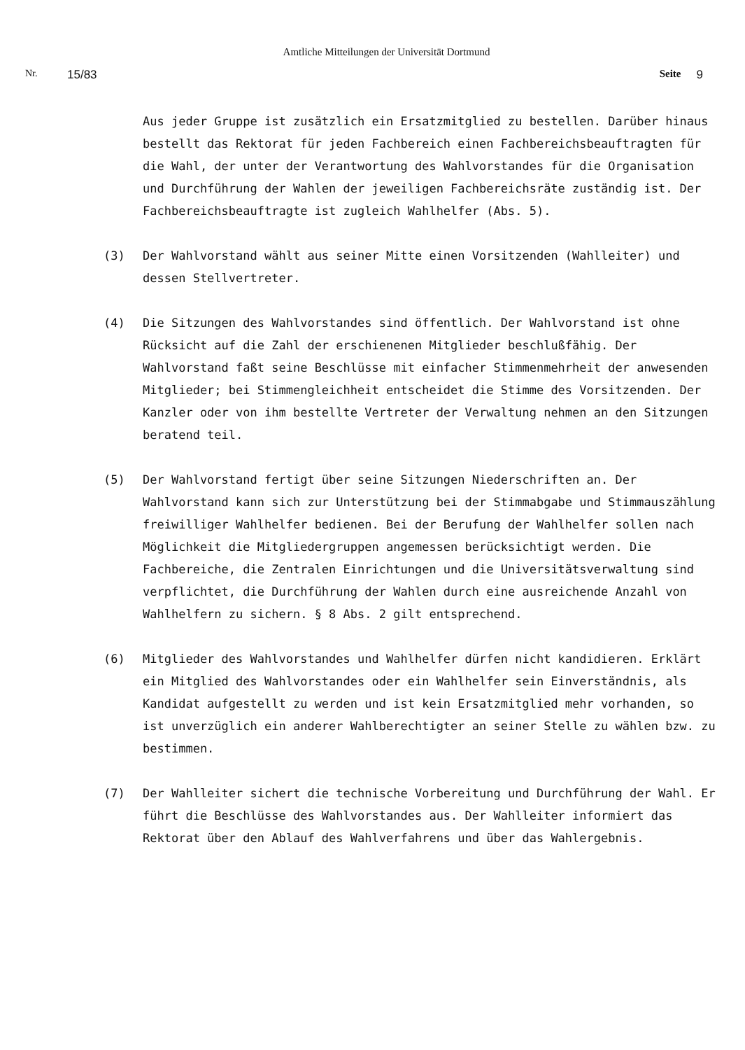Amtliche Mitteilungen der Universität Dortmund
Nr. 15/83 Seite 9
Aus jeder Gruppe ist zusätzlich ein Ersatzmitglied zu bestellen. Darüber hinaus bestellt das Rektorat für jeden Fachbereich einen Fachbereichsbeauftragten für die Wahl, der unter der Verantwortung des Wahlvorstandes für die Organisation und Durchführung der Wahlen der jeweiligen Fachbereichsräte zuständig ist. Der Fachbereichsbeauftragte ist zugleich Wahlhelfer (Abs. 5).
(3) Der Wahlvorstand wählt aus seiner Mitte einen Vorsitzenden (Wahlleiter) und dessen Stellvertreter.
(4) Die Sitzungen des Wahlvorstandes sind öffentlich. Der Wahlvorstand ist ohne Rücksicht auf die Zahl der erschienenen Mitglieder beschlußfähig. Der Wahlvorstand faßt seine Beschlüsse mit einfacher Stimmenmehrheit der anwesenden Mitglieder; bei Stimmengleichheit entscheidet die Stimme des Vorsitzenden. Der Kanzler oder von ihm bestellte Vertreter der Verwaltung nehmen an den Sitzungen beratend teil.
(5) Der Wahlvorstand fertigt über seine Sitzungen Niederschriften an. Der Wahlvorstand kann sich zur Unterstützung bei der Stimmabgabe und Stimmauszählung freiwilliger Wahlhelfer bedienen. Bei der Berufung der Wahlhelfer sollen nach Möglichkeit die Mitgliedergruppen angemessen berücksichtigt werden. Die Fachbereiche, die Zentralen Einrichtungen und die Universitätsverwaltung sind verpflichtet, die Durchführung der Wahlen durch eine ausreichende Anzahl von Wahlhelfern zu sichern. § 8 Abs. 2 gilt entsprechend.
(6) Mitglieder des Wahlvorstandes und Wahlhelfer dürfen nicht kandidieren. Erklärt ein Mitglied des Wahlvorstandes oder ein Wahlhelfer sein Einverständnis, als Kandidat aufgestellt zu werden und ist kein Ersatzmitglied mehr vorhanden, so ist unverzüglich ein anderer Wahlberechtigter an seiner Stelle zu wählen bzw. zu bestimmen.
(7) Der Wahlleiter sichert die technische Vorbereitung und Durchführung der Wahl. Er führt die Beschlüsse des Wahlvorstandes aus. Der Wahlleiter informiert das Rektorat über den Ablauf des Wahlverfahrens und über das Wahlergebnis.